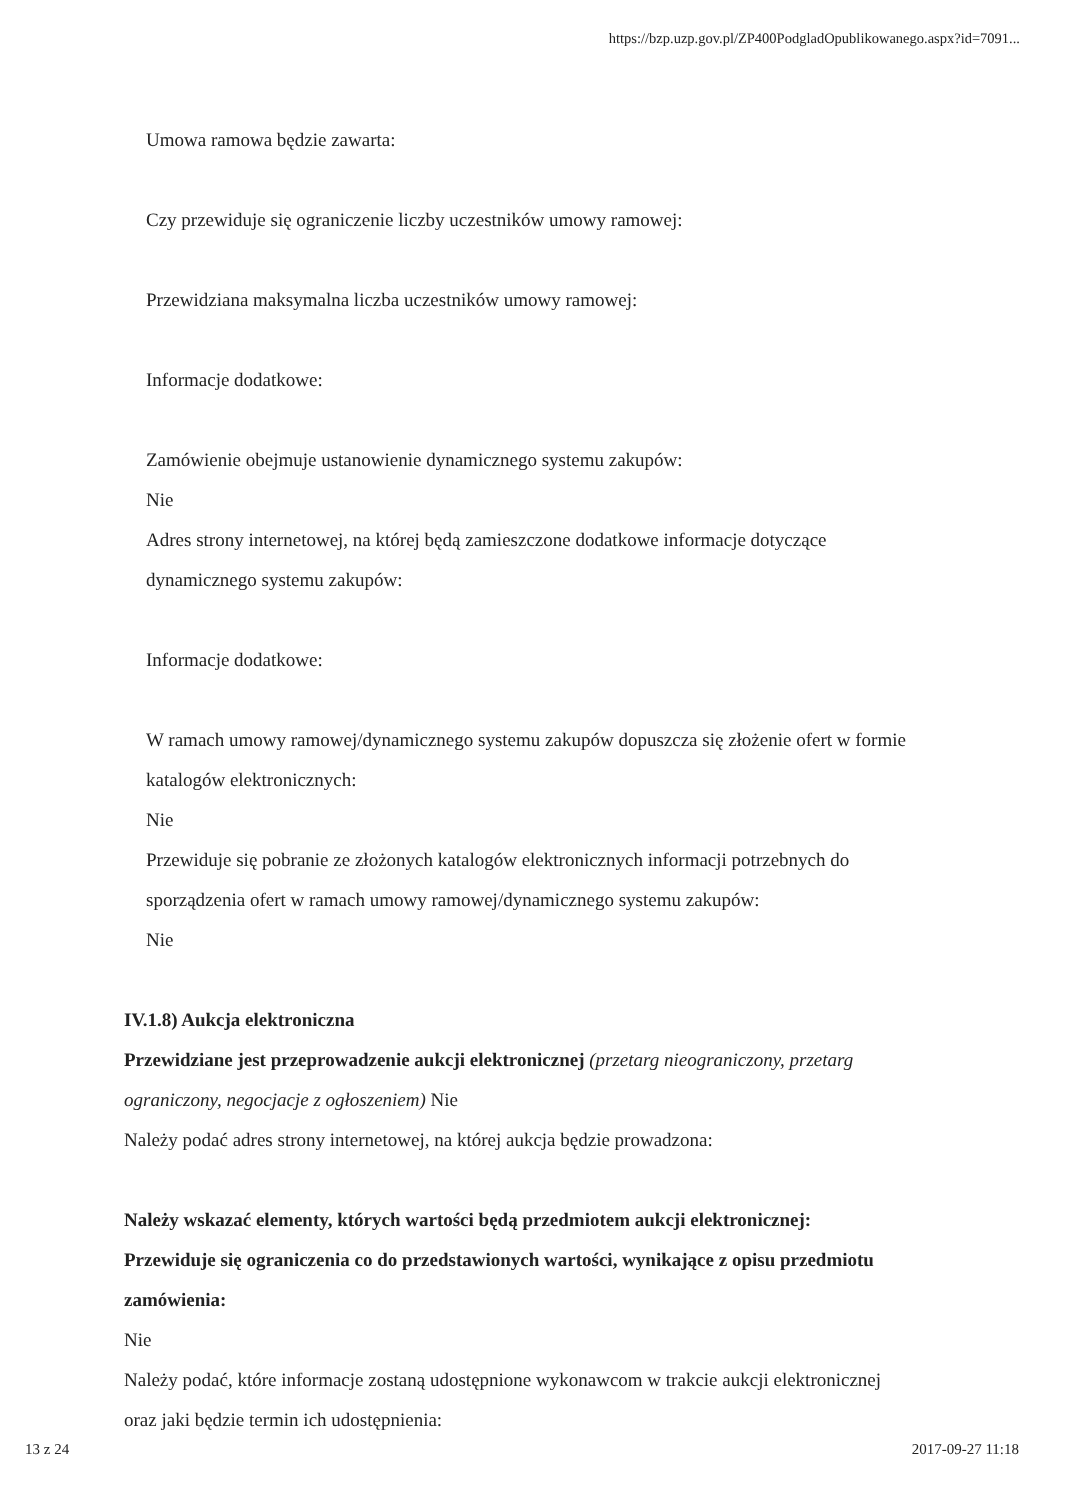https://bzp.uzp.gov.pl/ZP400PodgladOpublikowanego.aspx?id=7091...
Umowa ramowa będzie zawarta:
Czy przewiduje się ograniczenie liczby uczestników umowy ramowej:
Przewidziana maksymalna liczba uczestników umowy ramowej:
Informacje dodatkowe:
Zamówienie obejmuje ustanowienie dynamicznego systemu zakupów:
Nie
Adres strony internetowej, na której będą zamieszczone dodatkowe informacje dotyczące dynamicznego systemu zakupów:
Informacje dodatkowe:
W ramach umowy ramowej/dynamicznego systemu zakupów dopuszcza się złożenie ofert w formie katalogów elektronicznych:
Nie
Przewiduje się pobranie ze złożonych katalogów elektronicznych informacji potrzebnych do sporządzenia ofert w ramach umowy ramowej/dynamicznego systemu zakupów:
Nie
IV.1.8) Aukcja elektroniczna
Przewidziane jest przeprowadzenie aukcji elektronicznej (przetarg nieograniczony, przetarg ograniczony, negocjacje z ogłoszeniem) Nie
Należy podać adres strony internetowej, na której aukcja będzie prowadzona:
Należy wskazać elementy, których wartości będą przedmiotem aukcji elektronicznej:
Przewiduje się ograniczenia co do przedstawionych wartości, wynikające z opisu przedmiotu zamówienia:
Nie
Należy podać, które informacje zostaną udostępnione wykonawcom w trakcie aukcji elektronicznej oraz jaki będzie termin ich udostępnienia:
13 z 24 2017-09-27 11:18